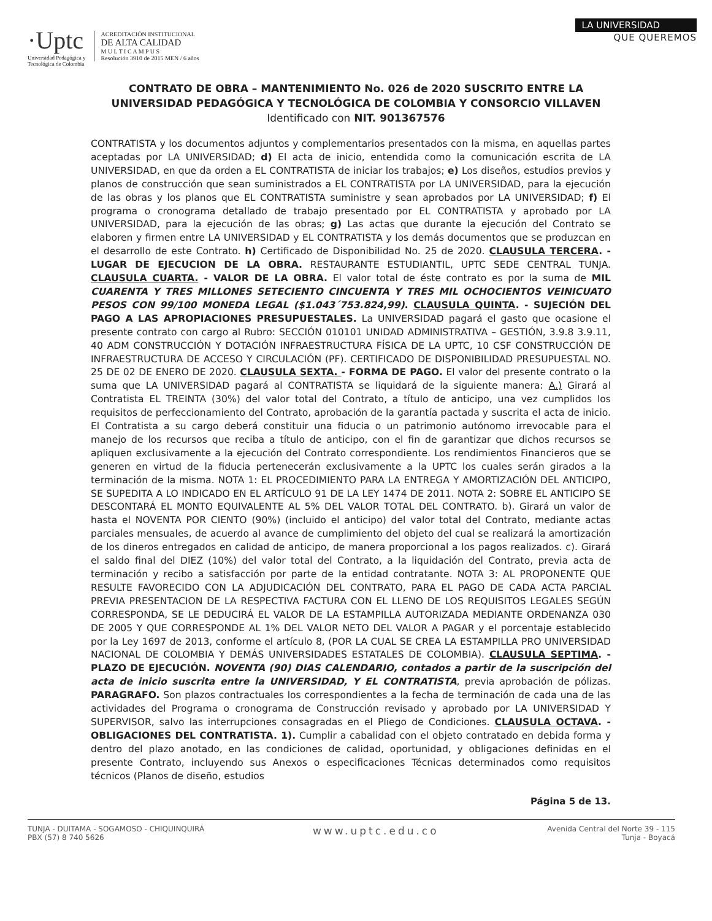·Uptc
Universidad Pedagógica y
Tecnológica de Colombia
ACREDITACIÓN INSTITUCIONAL
DE ALTA CALIDAD
M U L T I C A M P U S
Resolución 3910 de 2015 MEN / 6 años
LA UNIVERSIDAD
QUE QUEREMOS
CONTRATO DE OBRA – MANTENIMIENTO No. 026 de 2020 SUSCRITO ENTRE LA UNIVERSIDAD PEDAGÓGICA Y TECNOLÓGICA DE COLOMBIA Y CONSORCIO VILLAVEN Identificado con NIT. 901367576
CONTRATISTA y los documentos adjuntos y complementarios presentados con la misma, en aquellas partes aceptadas por LA UNIVERSIDAD; d) El acta de inicio, entendida como la comunicación escrita de LA UNIVERSIDAD, en que da orden a EL CONTRATISTA de iniciar los trabajos; e) Los diseños, estudios previos y planos de construcción que sean suministrados a EL CONTRATISTA por LA UNIVERSIDAD, para la ejecución de las obras y los planos que EL CONTRATISTA suministre y sean aprobados por LA UNIVERSIDAD; f) El programa o cronograma detallado de trabajo presentado por EL CONTRATISTA y aprobado por LA UNIVERSIDAD, para la ejecución de las obras; g) Las actas que durante la ejecución del Contrato se elaboren y firmen entre LA UNIVERSIDAD y EL CONTRATISTA y los demás documentos que se produzcan en el desarrollo de este Contrato. h) Certificado de Disponibilidad No. 25 de 2020. CLAUSULA TERCERA. -LUGAR DE EJECUCION DE LA OBRA. RESTAURANTE ESTUDIANTIL, UPTC SEDE CENTRAL TUNJA. CLAUSULA CUARTA. - VALOR DE LA OBRA. El valor total de éste contrato es por la suma de MIL CUARENTA Y TRES MILLONES SETECIENTO CINCUENTA Y TRES MIL OCHOCIENTOS VEINICUATO PESOS CON 99/100 MONEDA LEGAL ($1.043´753.824,99). CLAUSULA QUINTA. - SUJECIÓN DEL PAGO A LAS APROPIACIONES PRESUPUESTALES. La UNIVERSIDAD pagará el gasto que ocasione el presente contrato con cargo al Rubro: SECCIÓN 010101 UNIDAD ADMINISTRATIVA – GESTIÓN, 3.9.8 3.9.11, 40 ADM CONSTRUCCIÓN Y DOTACIÓN INFRAESTRUCTURA FÍSICA DE LA UPTC, 10 CSF CONSTRUCCIÓN DE INFRAESTRUCTURA DE ACCESO Y CIRCULACIÓN (PF). CERTIFICADO DE DISPONIBILIDAD PRESUPUESTAL NO. 25 DE 02 DE ENERO DE 2020. CLAUSULA SEXTA. - FORMA DE PAGO. El valor del presente contrato o la suma que LA UNIVERSIDAD pagará al CONTRATISTA se liquidará de la siguiente manera: A.) Girará al Contratista EL TREINTA (30%) del valor total del Contrato, a título de anticipo, una vez cumplidos los requisitos de perfeccionamiento del Contrato, aprobación de la garantía pactada y suscrita el acta de inicio. El Contratista a su cargo deberá constituir una fiducia o un patrimonio autónomo irrevocable para el manejo de los recursos que reciba a título de anticipo, con el fin de garantizar que dichos recursos se apliquen exclusivamente a la ejecución del Contrato correspondiente. Los rendimientos Financieros que se generen en virtud de la fiducia pertenecerán exclusivamente a la UPTC los cuales serán girados a la terminación de la misma. NOTA 1: EL PROCEDIMIENTO PARA LA ENTREGA Y AMORTIZACIÓN DEL ANTICIPO, SE SUPEDITA A LO INDICADO EN EL ARTÍCULO 91 DE LA LEY 1474 DE 2011. NOTA 2: SOBRE EL ANTICIPO SE DESCONTARÁ EL MONTO EQUIVALENTE AL 5% DEL VALOR TOTAL DEL CONTRATO. b). Girará un valor de hasta el NOVENTA POR CIENTO (90%) (incluido el anticipo) del valor total del Contrato, mediante actas parciales mensuales, de acuerdo al avance de cumplimiento del objeto del cual se realizará la amortización de los dineros entregados en calidad de anticipo, de manera proporcional a los pagos realizados. c). Girará el saldo final del DIEZ (10%) del valor total del Contrato, a la liquidación del Contrato, previa acta de terminación y recibo a satisfacción por parte de la entidad contratante. NOTA 3: AL PROPONENTE QUE RESULTE FAVORECIDO CON LA ADJUDICACIÓN DEL CONTRATO, PARA EL PAGO DE CADA ACTA PARCIAL PREVIA PRESENTACION DE LA RESPECTIVA FACTURA CON EL LLENO DE LOS REQUISITOS LEGALES SEGÚN CORRESPONDA, SE LE DEDUCIRÁ EL VALOR DE LA ESTAMPILLA AUTORIZADA MEDIANTE ORDENANZA 030 DE 2005 Y QUE CORRESPONDE AL 1% DEL VALOR NETO DEL VALOR A PAGAR y el porcentaje establecido por la Ley 1697 de 2013, conforme el artículo 8, (POR LA CUAL SE CREA LA ESTAMPILLA PRO UNIVERSIDAD NACIONAL DE COLOMBIA Y DEMÁS UNIVERSIDADES ESTATALES DE COLOMBIA). CLAUSULA SEPTIMA. - PLAZO DE EJECUCIÓN. NOVENTA (90) DIAS CALENDARIO, contados a partir de la suscripción del acta de inicio suscrita entre la UNIVERSIDAD, Y EL CONTRATISTA, previa aprobación de pólizas. PARAGRAFO. Son plazos contractuales los correspondientes a la fecha de terminación de cada una de las actividades del Programa o cronograma de Construcción revisado y aprobado por LA UNIVERSIDAD Y SUPERVISOR, salvo las interrupciones consagradas en el Pliego de Condiciones. CLAUSULA OCTAVA. - OBLIGACIONES DEL CONTRATISTA. 1). Cumplir a cabalidad con el objeto contratado en debida forma y dentro del plazo anotado, en las condiciones de calidad, oportunidad, y obligaciones definidas en el presente Contrato, incluyendo sus Anexos o especificaciones Técnicas determinados como requisitos técnicos (Planos de diseño, estudios
Página 5 de 13.
TUNJA - DUITAMA - SOGAMOSO - CHIQUINQUIRÁ
PBX (57) 8 740 5626
www.uptc.edu.co
Avenida Central del Norte 39 - 115
Tunja - Boyacá